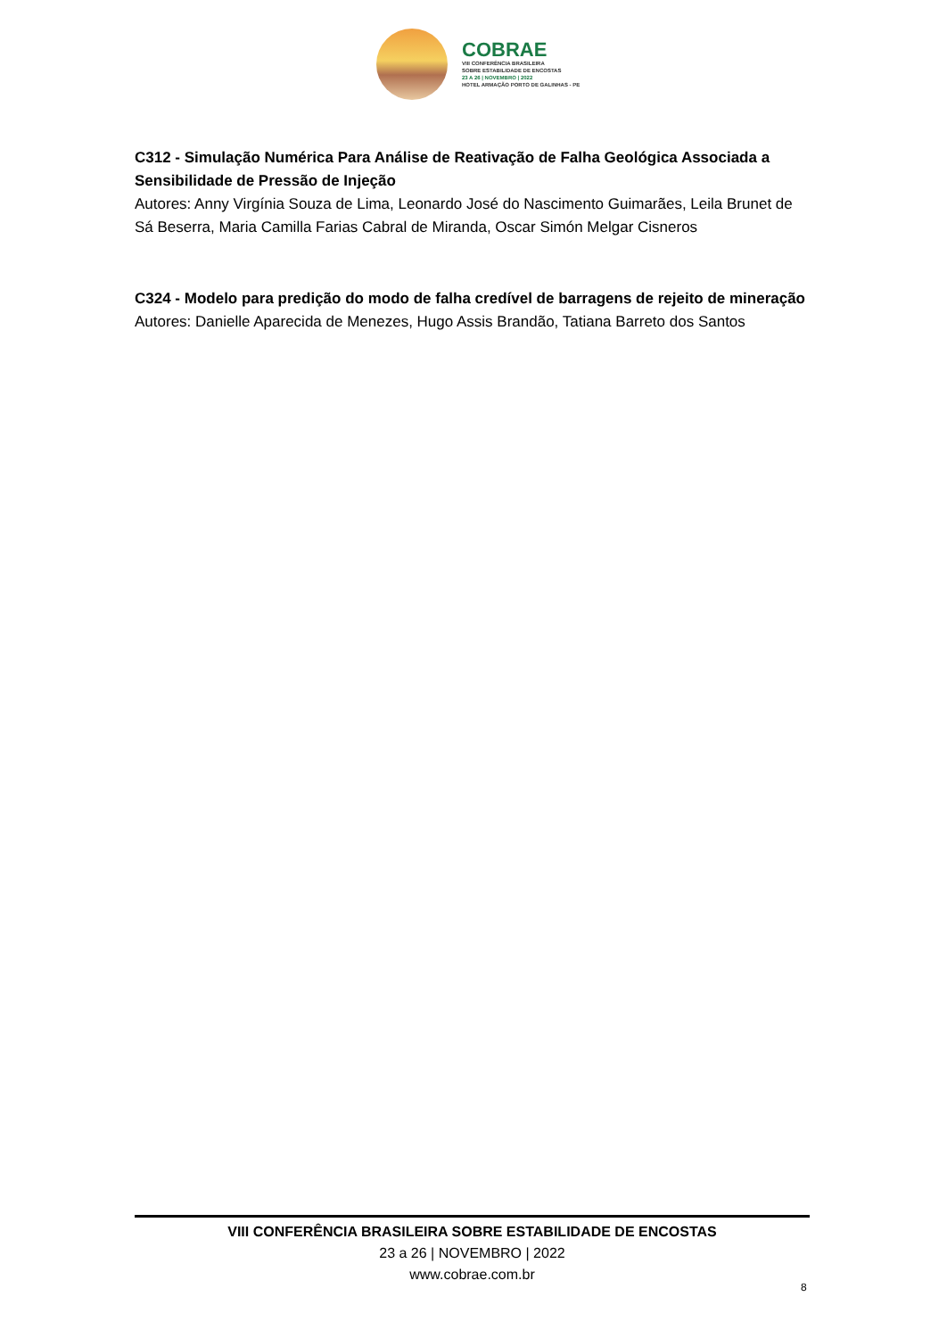COBRAE
VIII CONFERÊNCIA BRASILEIRA
SOBRE ESTABILIDADE DE ENCOSTAS
23 A 26 | NOVEMBRO | 2022
HOTEL ARMAÇÃO PORTO DE GALINHAS - PE
C312 - Simulação Numérica Para Análise de Reativação de Falha Geológica Associada a Sensibilidade de Pressão de Injeção
Autores: Anny Virgínia Souza de Lima, Leonardo José do Nascimento Guimarães, Leila Brunet de Sá Beserra, Maria Camilla Farias Cabral de Miranda, Oscar Simón Melgar Cisneros
C324 - Modelo para predição do modo de falha credível de barragens de rejeito de mineração
Autores: Danielle Aparecida de Menezes, Hugo Assis Brandão, Tatiana Barreto dos Santos
VIII CONFERÊNCIA BRASILEIRA SOBRE ESTABILIDADE DE ENCOSTAS
23 a 26 | NOVEMBRO | 2022
www.cobrae.com.br
8